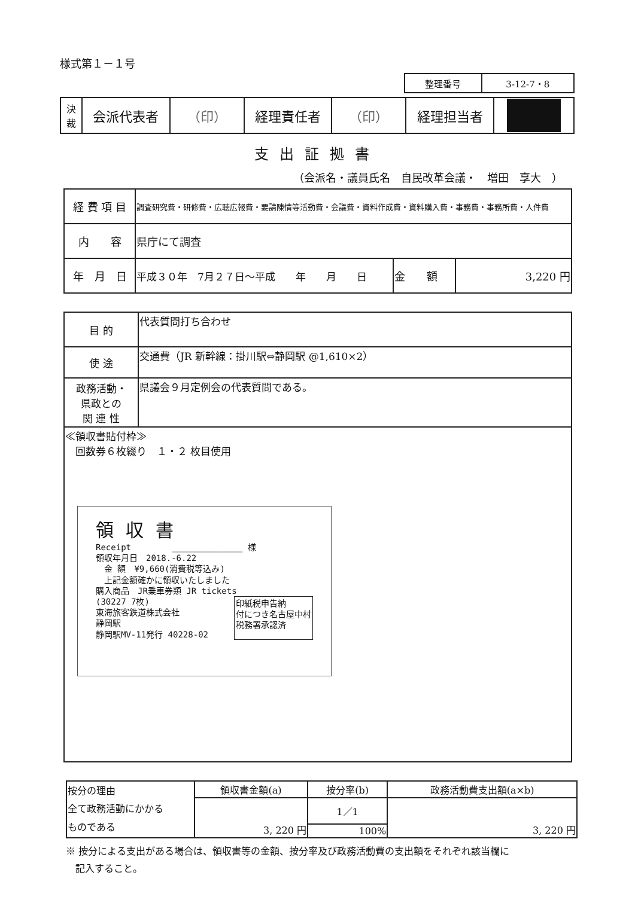様式第１－１号
| 整理番号 | 3-12-7・8 |
| 決 裁 | 会派代表者 | （印） | 経理責任者 | （印） | 経理担当者 | |
支出証拠書
（会派名・議員氏名　自民改革会議・　増田　享大　）
| 経 費 項 目 | 調査研究費・研修費・広聴広報費・要請陳情等活動費・会議費・資料作成費・資料購入費・事務費・事務所費・人件費 | | |
| 内 容 | 県庁にて調査 | | |
| 年 月 日 | 平成３０年 7月２７日～平成 年 月 日 | 金 額 | 3,220 円 |
| 目 的 | 代表質問打ち合わせ |
| 使 途 | 交通費（JR 新幹線：掛川駅⇔静岡駅 @1,610×2） |
| 政務活動・ 県政との 関 連 性 | 県議会９月定例会の代表質問である。 |
| ≪領収書貼付枠≫ 回数券６枚綴り １・２ 枚目使用 領収書 Receipt ______________ 様 領収年月日 2018.-6.22 金 額 ¥9,660(消費税等込み) 上記金額確かに領収いたしました 購入商品 JR乗車券類 JR tickets (30227 7枚) 東海旅客鉄道株式会社 静岡駅 静岡駅MV-11発行 40228-02 印紙税申告納 付につき名古屋中村 税務署承認済 | |
| 按分の理由 全て政務活動にかかる ものである | 領収書金額(a) | 按分率(b) | 政務活動費支出額(a×b) |
| | 3, 220 円 | 1／1 | 3, 220 円 |
| | | 100% | |
※ 按分による支出がある場合は、領収書等の金額、按分率及び政務活動費の支出額をそれぞれ該当欄に
　記入すること。